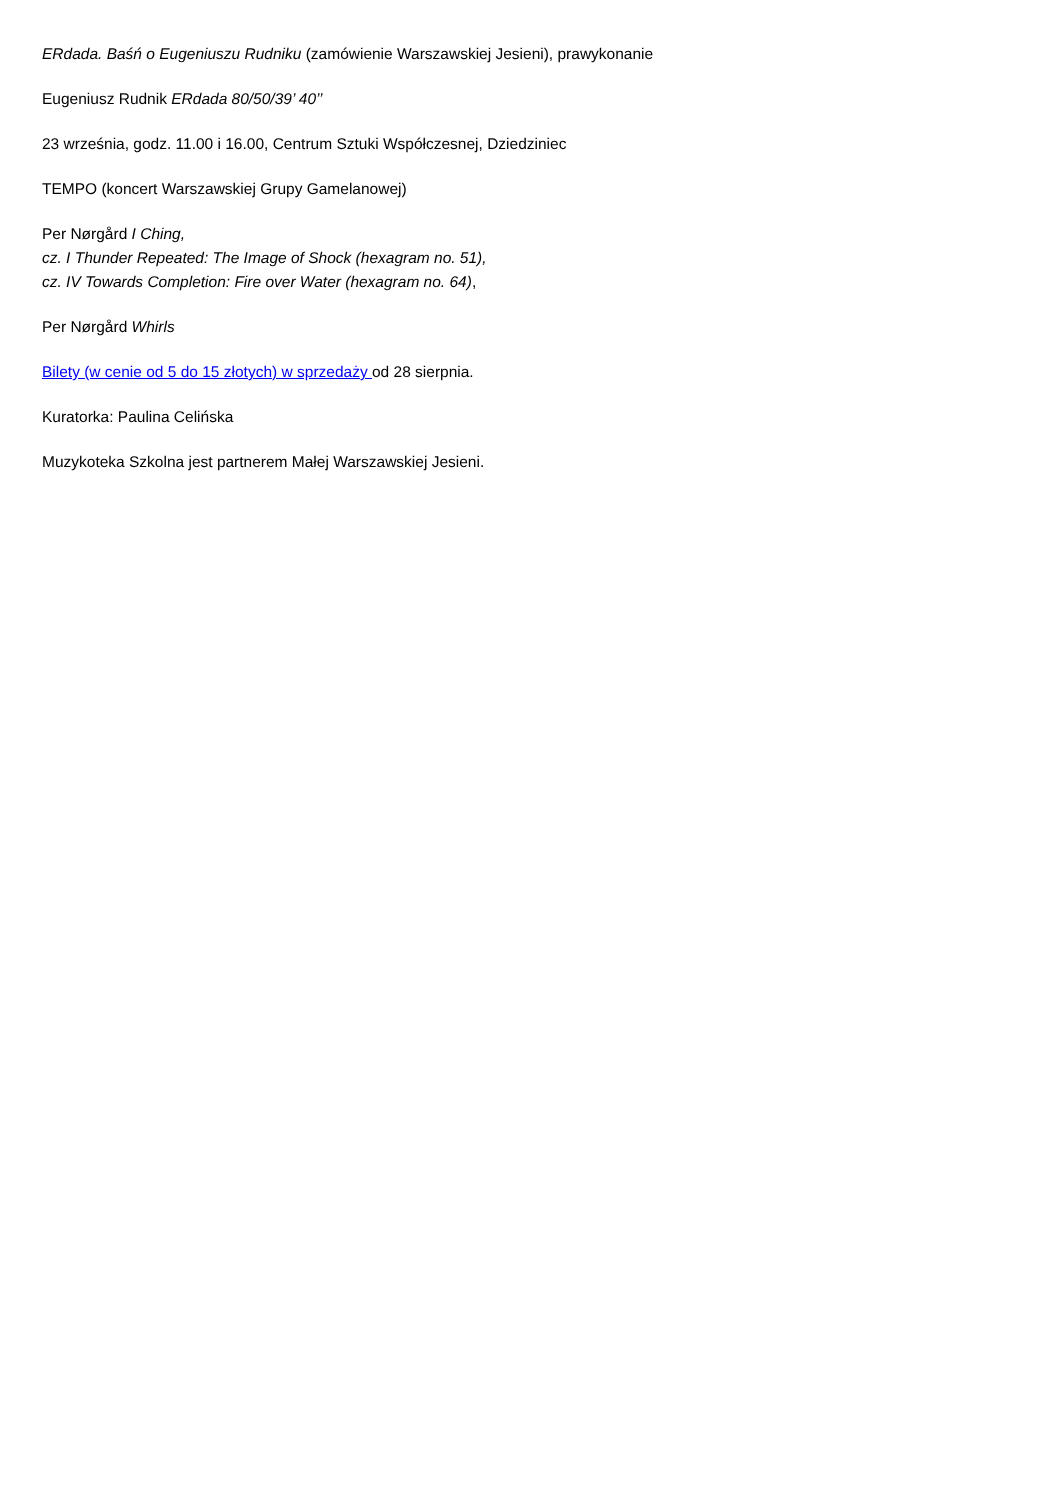ERdada. Baśń o Eugeniuszu Rudniku (zamówienie Warszawskiej Jesieni), prawykonanie
Eugeniusz Rudnik ERdada 80/50/39’ 40’’
23 września, godz. 11.00 i 16.00, Centrum Sztuki Współczesnej, Dziedziniec
TEMPO (koncert Warszawskiej Grupy Gamelanowej)
Per Nørgård I Ching,
cz. I Thunder Repeated: The Image of Shock (hexagram no. 51),
cz. IV Towards Completion: Fire over Water (hexagram no. 64),
Per Nørgård Whirls
Bilety (w cenie od 5 do 15 złotych) w sprzedaży od 28 sierpnia.
Kuratorka: Paulina Celińska
Muzykoteka Szkolna jest partnerem Małej Warszawskiej Jesieni.